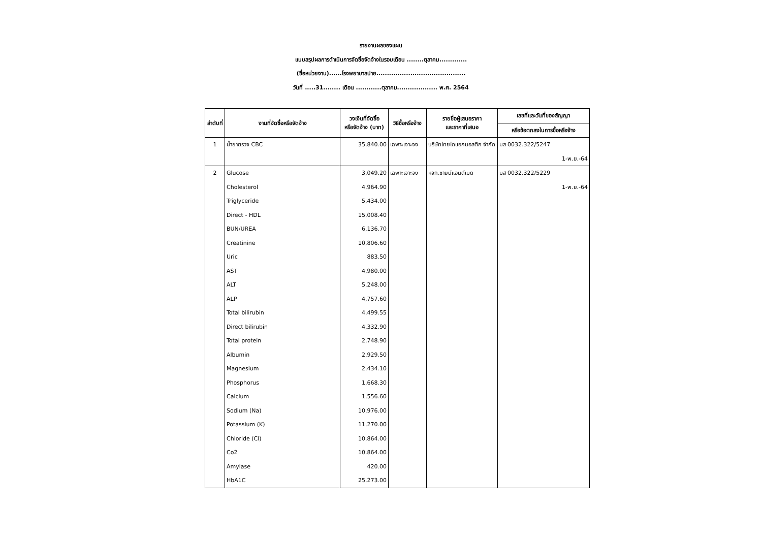รายงานผลของแผน
แบบสรุปผลการดำเนินการจัดซื้อจัดจ้างในรอบเดือน ........ตุลาคม.............
(ชื่อหน่วยงาน)......โรงพยาบาลปาย..........................................
วันที่ .....31........ เดือน ............ตุลาคม................... พ.ศ. 2564
| ลำดับที่ | งานที่จัดซื้อหรือจัดจ้าง | วงเงินที่จัดซื้อ หรือจัดจ้าง (บาท) | วิธีซื้อหรือจ้าง | รายชื่อผู้เสนอราคา และราคาที่เสนอ | เลขที่และวันที่ของสัญญา |
| --- | --- | --- | --- | --- | --- |
| | | | | | หรือข้อตกลงในการซื้อหรือจ้าง |
| 1 | น้ำยาตรวจ CBC | 35,840.00 | เฉพาะเจาะจง | บริษัทไทยไดแอกนอสติก จำกัด | มส 0032.322/5247 |
| | | | | | 1-พ.ย.-64 |
| 2 | Glucose | 3,049.20 | เฉพาะเจาะจง | หจก.ซายน์แอนด์เมด | มส 0032.322/5229 |
| | Cholesterol | 4,964.90 | | | 1-พ.ย.-64 |
| | Triglyceride | 5,434.00 | | | |
| | Direct - HDL | 15,008.40 | | | |
| | BUN/UREA | 6,136.70 | | | |
| | Creatinine | 10,806.60 | | | |
| | Uric | 883.50 | | | |
| | AST | 4,980.00 | | | |
| | ALT | 5,248.00 | | | |
| | ALP | 4,757.60 | | | |
| | Total bilirubin | 4,499.55 | | | |
| | Direct bilirubin | 4,332.90 | | | |
| | Total protein | 2,748.90 | | | |
| | Albumin | 2,929.50 | | | |
| | Magnesium | 2,434.10 | | | |
| | Phosphorus | 1,668.30 | | | |
| | Calcium | 1,556.60 | | | |
| | Sodium (Na) | 10,976.00 | | | |
| | Potassium (K) | 11,270.00 | | | |
| | Chloride (Cl) | 10,864.00 | | | |
| | Co2 | 10,864.00 | | | |
| | Amylase | 420.00 | | | |
| | HbA1C | 25,273.00 | | | |